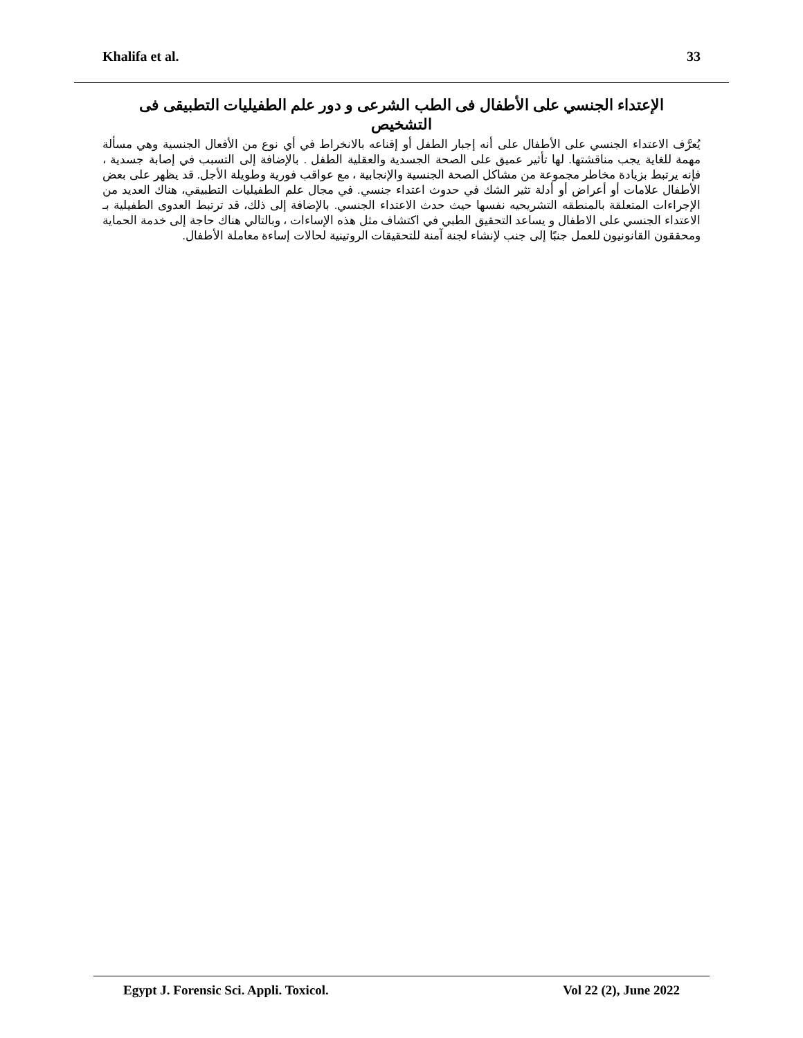Khalifa et al. 33
الإعتداء الجنسي على الأطفال فى الطب الشرعى و دور علم الطفيليات التطبيقى فى التشخيص
يُعرَّف الاعتداء الجنسي على الأطفال على أنه إجبار الطفل أو إقناعه بالانخراط في أي نوع من الأفعال الجنسية وهي مسألة مهمة للغاية يجب مناقشتها. لها تأثير عميق على الصحة الجسدية والعقلية الطفل . بالإضافة إلى التسبب في إصابة جسدية ، فإنه يرتبط بزيادة مخاطر مجموعة من مشاكل الصحة الجنسية والإنجابية ، مع عواقب فورية وطويلة الأجل. قد يظهر على بعض الأطفال علامات أو أعراض أو أدلة تثير الشك في حدوث اعتداء جنسي. في مجال علم الطفيليات التطبيقي، هناك العديد من الإجراءات المتعلقة بالمنطقه التشريحيه نفسها حيث حدث الاعتداء الجنسي. بالإضافة إلى ذلك، قد ترتبط العدوى الطفيلية بـ الاعتداء الجنسي على الاطفال و يساعد التحقيق الطبي في اكتشاف مثل هذه الإساءات ، وبالتالي هناك حاجة إلى خدمة الحماية ومحققون القانونيون للعمل جنبًا إلى جنب لإنشاء لجنة آمنة للتحقيقات الروتينية لحالات إساءة معاملة الأطفال.
Egypt J. Forensic Sci. Appli. Toxicol. Vol 22 (2), June 2022